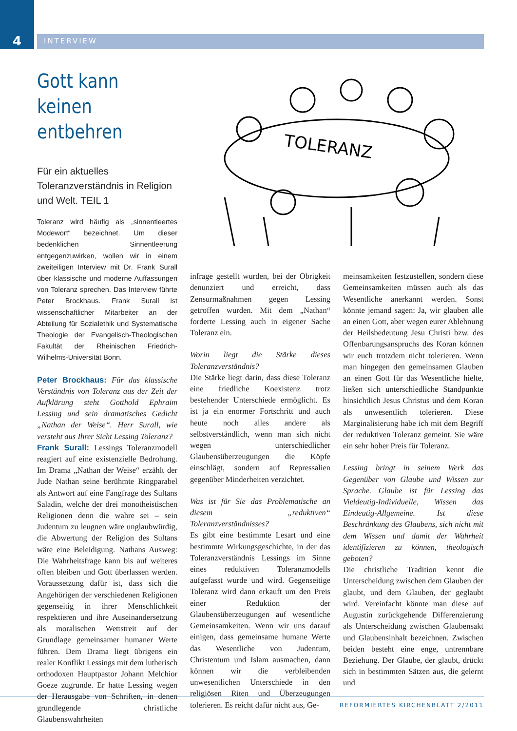4
INTERVIEW
Gott kann keinen entbehren
Für ein aktuelles Toleranzverständnis in Religion und Welt. TEIL 1
Toleranz wird häufig als „sinnentleertes Modewort“ bezeichnet. Um dieser bedenklichen Sinnentleerung entgegenzuwirken, wollen wir in einem zweiteiligen Interview mit Dr. Frank Surall über klassische und moderne Auffassungen von Toleranz sprechen. Das Interview führte Peter Brockhaus. Frank Surall ist wissenschaftlicher Mitarbeiter an der Abteilung für Sozialethik und Systematische Theologie der Evangelisch-Theologischen Fakultät der Rheinischen Friedrich-Wilhelms-Universität Bonn.
Peter Brockhaus: Für das klassische Verständnis von Toleranz aus der Zeit der Aufklärung steht Gotthold Ephraim Lessing und sein dramatisches Gedicht „Nathan der Weise“. Herr Surall, wie versteht aus Ihrer Sicht Lessing Toleranz?
Frank Surall: Lessings Toleranzmodell reagiert auf eine existenzielle Bedrohung. Im Drama „Nathan der Weise“ erzählt der Jude Nathan seine berühmte Ringparabel als Antwort auf eine Fangfrage des Sultans Saladin, welche der drei monotheistischen Religionen denn die wahre sei – sein Judentum zu leugnen wäre unglaubwürdig, die Abwertung der Religion des Sultans wäre eine Beleidigung. Nathans Ausweg: Die Wahrheitsfrage kann bis auf weiteres offen bleiben und Gott überlassen werden. Voraussetzung dafür ist, dass sich die Angehörigen der verschiedenen Religionen gegenseitig in ihrer Menschlichkeit respektieren und ihre Auseinandersetzung als moralischen Wettstreit auf der Grundlage gemeinsamer humaner Werte führen. Dem Drama liegt übrigens ein realer Konflikt Lessings mit dem lutherisch orthodoxen Hauptpastor Johann Melchior Goeze zugrunde. Er hatte Lessing wegen der Herausgabe von Schriften, in denen grundlegende christliche Glaubenswahrheiten
TOLERANZ
infrage gestellt wurden, bei der Obrigkeit denunziert und erreicht, dass Zensurmaßnahmen gegen Lessing getroffen wurden. Mit dem „Nathan“ forderte Lessing auch in eigener Sache Toleranz ein.
Worin liegt die Stärke dieses Toleranzverständnis?
Die Stärke liegt darin, dass diese Toleranz eine friedliche Koexistenz trotz bestehender Unterschiede ermöglicht. Es ist ja ein enormer Fortschritt und auch heute noch alles andere als selbstverständlich, wenn man sich nicht wegen unterschiedlicher Glaubensüberzeugungen die Köpfe einschlägt, sondern auf Repressalien gegenüber Minderheiten verzichtet.
Was ist für Sie das Problematische an diesem „reduktiven“ Toleranzverständnisses?
Es gibt eine bestimmte Lesart und eine bestimmte Wirkungsgeschichte, in der das Toleranzverständnis Lessings im Sinne eines reduktiven Toleranzmodells aufgefasst wurde und wird. Gegenseitige Toleranz wird dann erkauft um den Preis einer Reduktion der Glaubensüberzeugungen auf wesentliche Gemeinsamkeiten. Wenn wir uns darauf einigen, dass gemeinsame humane Werte das Wesentliche von Judentum, Christentum und Islam ausmachen, dann können wir die verbleibenden unwesentlichen Unterschiede in den religiösen Riten und Überzeugungen tolerieren. Es reicht dafür nicht aus, Ge-
meinsamkeiten festzustellen, sondern diese Gemeinsamkeiten müssen auch als das Wesentliche anerkannt werden. Sonst könnte jemand sagen: Ja, wir glauben alle an einen Gott, aber wegen eurer Ablehnung der Heilsbedeutung Jesu Christi bzw. des Offenbarungsanspruchs des Koran können wir euch trotzdem nicht tolerieren. Wenn man hingegen den gemeinsamen Glauben an einen Gott für das Wesentliche hielte, ließen sich unterschiedliche Standpunkte hinsichtlich Jesus Christus und dem Koran als unwesentlich tolerieren. Diese Marginalisierung habe ich mit dem Begriff der reduktiven Toleranz gemeint. Sie wäre ein sehr hoher Preis für Toleranz.
Lessing bringt in seinem Werk das Gegenüber von Glaube und Wissen zur Sprache. Glaube ist für Lessing das Vieldeutig-Individuelle, Wissen das Eindeutig-Allgemeine. Ist diese Beschränkung des Glaubens, sich nicht mit dem Wissen und damit der Wahrheit identifizieren zu können, theologisch geboten?
Die christliche Tradition kennt die Unterscheidung zwischen dem Glauben der glaubt, und dem Glauben, der geglaubt wird. Vereinfacht könnte man diese auf Augustin zurückgehende Differenzierung als Unterscheidung zwischen Glaubensakt und Glaubensinhalt bezeichnen. Zwischen beiden besteht eine enge, untrennbare Beziehung. Der Glaube, der glaubt, drückt sich in bestimmten Sätzen aus, die gelernt und
REFORMIERTES KIRCHENBLATT 2/2011